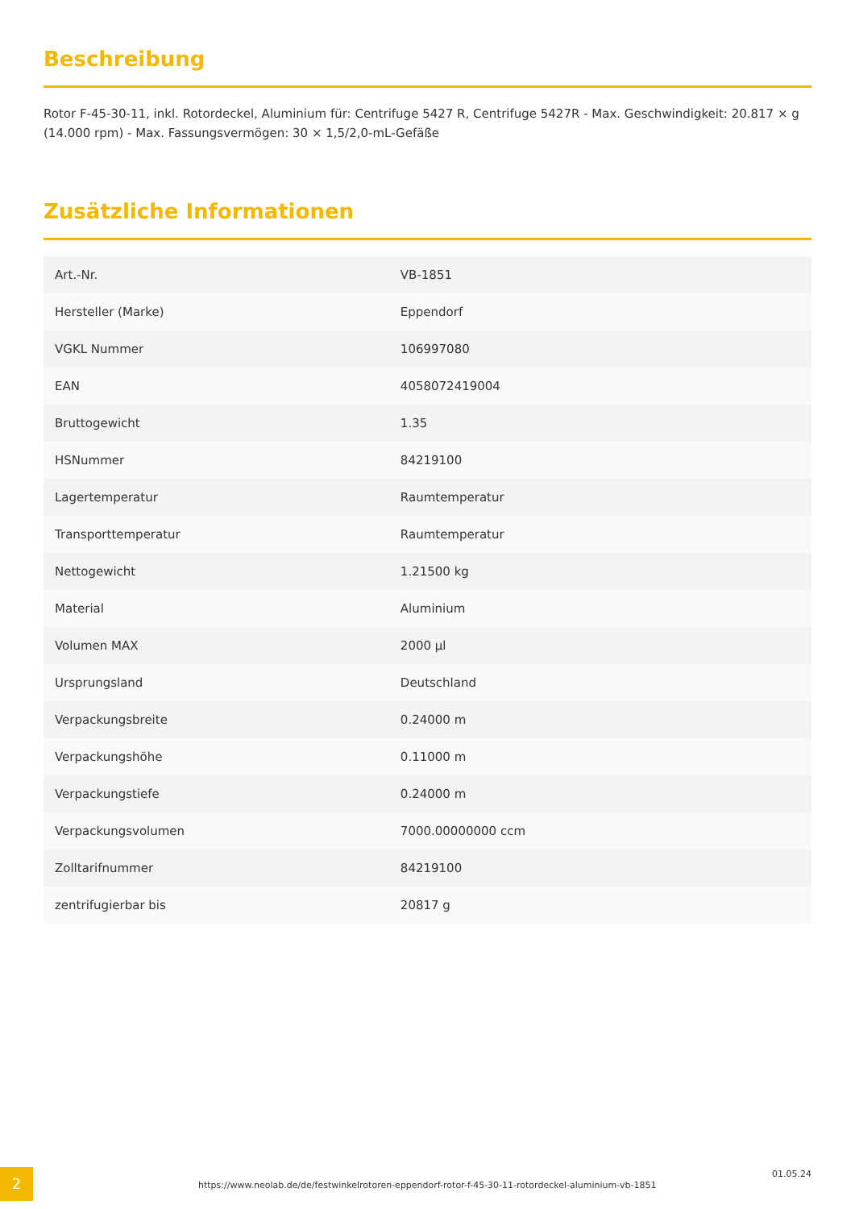Beschreibung
Rotor F-45-30-11, inkl. Rotordeckel, Aluminium für: Centrifuge 5427 R, Centrifuge 5427R - Max. Geschwindigkeit: 20.817 × g (14.000 rpm) - Max. Fassungsvermögen: 30 × 1,5/2,0-mL-Gefäße
Zusätzliche Informationen
| Art.-Nr. | VB-1851 |
| Hersteller (Marke) | Eppendorf |
| VGKL Nummer | 106997080 |
| EAN | 4058072419004 |
| Bruttogewicht | 1.35 |
| HSNummer | 84219100 |
| Lagertemperatur | Raumtemperatur |
| Transporttemperatur | Raumtemperatur |
| Nettogewicht | 1.21500 kg |
| Material | Aluminium |
| Volumen MAX | 2000 µl |
| Ursprungsland | Deutschland |
| Verpackungsbreite | 0.24000 m |
| Verpackungshöhe | 0.11000 m |
| Verpackungstiefe | 0.24000 m |
| Verpackungsvolumen | 7000.00000000 ccm |
| Zolltarifnummer | 84219100 |
| zentrifugierbar bis | 20817 g |
2
https://www.neolab.de/de/festwinkelrotoren-eppendorf-rotor-f-45-30-11-rotordeckel-aluminium-vb-1851
01.05.24